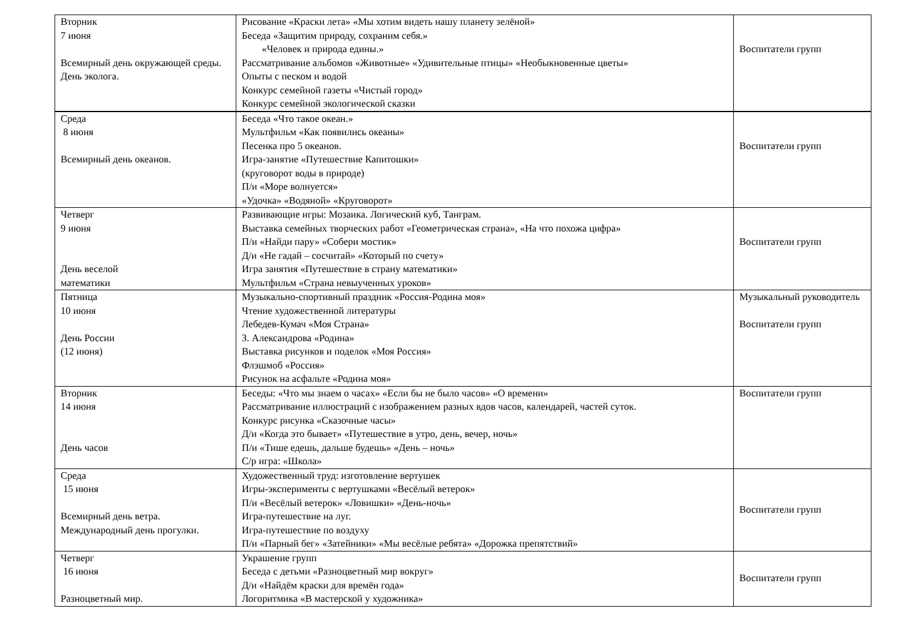| Вторник 7 июня Всемирный день окружающей среды. День эколога. | Рисование «Краски лета» «Мы хотим видеть нашу планету зелёной» Беседа «Защитим природу, сохраним себя.» «Человек и природа едины.» Рассматривание альбомов «Животные» «Удивительные птицы» «Необыкновенные цветы» Опыты с песком и водой Конкурс семейной газеты «Чистый город» Конкурс семейной экологической сказки | Воспитатели групп |
| Среда 8 июня Всемирный день океанов. | Беседа «Что такое океан.» Мультфильм «Как появились океаны» Песенка про 5 океанов. Игра-занятие «Путешествие Капитошки» (круговорот воды в природе) П/и «Море волнуется» «Удочка» «Водяной» «Круговорот» | Воспитатели групп |
| Четверг 9 июня День веселой математики | Развивающие игры: Мозаика. Логический куб, Танграм. Выставка семейных творческих работ «Геометрическая страна», «На что похожа цифра» П/и «Найди пару» «Собери мостик» Д/и «Не гадай – сосчитай» «Который по счету» Игра занятия «Путешествие в страну математики» Мультфильм «Страна невыученных уроков» | Воспитатели групп |
| Пятница 10 июня День России (12 июня) | Музыкально-спортивный праздник «Россия-Родина моя» Чтение художественной литературы Лебедев-Кумач «Моя Страна» З. Александрова «Родина» Выставка рисунков и поделок «Моя Россия» Флэшмоб «Россия» Рисунок на асфальте «Родина моя» | Музыкальный руководитель Воспитатели групп |
| Вторник 14 июня День часов | Беседы: «Что мы знаем о часах» «Если бы не было часов» «О времени» Рассматривание иллюстраций с изображением разных вдов часов, календарей, частей суток. Конкурс рисунка «Сказочные часы» Д/и «Когда это бывает» «Путешествие в утро, день, вечер, ночь» П/и «Тише едешь, дальше будешь» «День – ночь» С/р игра: «Школа» | Воспитатели групп |
| Среда 15 июня Всемирный день ветра. Международный день прогулки. | Художественный труд: изготовление вертушек Игры-эксперименты с вертушками «Весёлый ветерок» П/и «Весёлый ветерок» «Ловишки» «День-ночь» Игра-путешествие на луг. Игра-путешествие по воздуху П/и «Парный бег» «Затейники» «Мы весёлые ребята» «Дорожка препятствий» | Воспитатели групп |
| Четверг 16 июня Разноцветный мир. | Украшение групп Беседа с детьми «Разноцветный мир вокруг» Д/и «Найдём краски для времён года» Логоритмика «В мастерской у художника» | Воспитатели групп |